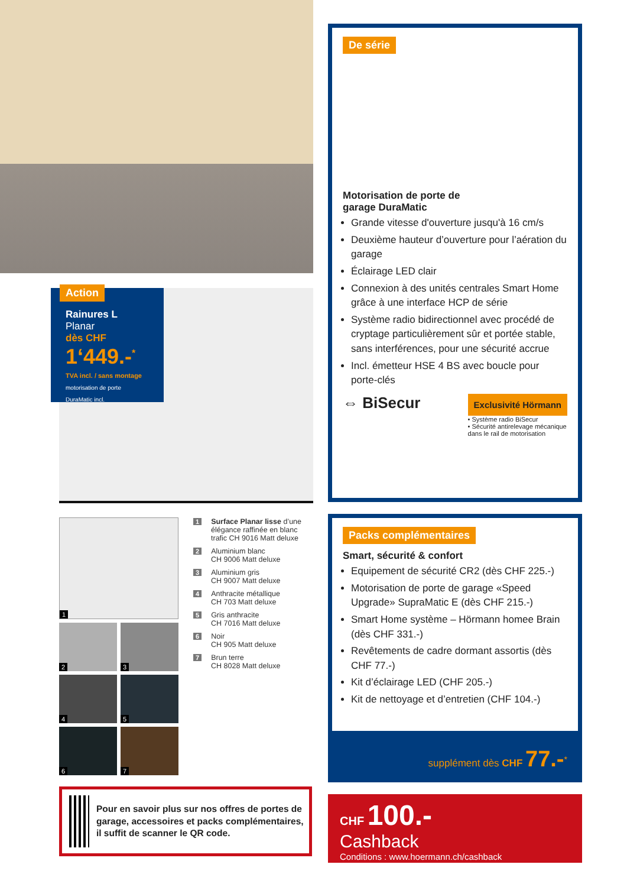Action
Rainures L
Planar
dès CHF
1‘449.-<sup>*</sup>
TVA incl. / sans montage
motorisation de porte DuraMatic incl.
1
2
3
4
5
6
7
1 Surface Planar lisse d’une élégance raffinée en blanc trafic CH 9016 Matt deluxe
2 Aluminium blanc
CH 9006 Matt deluxe
3 Aluminium gris
CH 9007 Matt deluxe
4 Anthracite métallique
CH 703 Matt deluxe
5 Gris anthracite
CH 7016 Matt deluxe
6 Noir
CH 905 Matt deluxe
7 Brun terre
CH 8028 Matt deluxe
Pour en savoir plus sur nos offres de portes de garage, accessoires et packs complémentaires, il suffit de scanner le QR code.
De série
Motorisation de porte de
garage DuraMatic
Grande vitesse d'ouverture jusqu'à 16 cm/s
Deuxième hauteur d’ouverture pour l’aération du garage
Éclairage LED clair
Connexion à des unités centrales Smart Home grâce à une interface HCP de série
Système radio bidirectionnel avec procédé de cryptage particulièrement sûr et portée stable, sans interférences, pour une sécurité accrue
Incl. émetteur HSE 4 BS avec boucle pour porte-clés
⇔ BiSecur
Exclusivité Hörmann
• Système radio BiSecur
• Sécurité antirelevage mécanique
dans le rail de motorisation
Packs complémentaires
Smart, sécurité & confort
Equipement de sécurité CR2 (dès CHF 225.-)
Motorisation de porte de garage «Speed Upgrade» SupraMatic E (dès CHF 215.-)
Smart Home système – Hörmann homee Brain (dès CHF 331.-)
Revêtements de cadre dormant assortis (dès CHF 77.-)
Kit d’éclairage LED (CHF 205.-)
Kit de nettoyage et d’entretien (CHF 104.-)
supplément dès CHF 77.-<sup>*</sup>
CHF 100.-
Cashback
Conditions : www.hoermann.ch/cashback